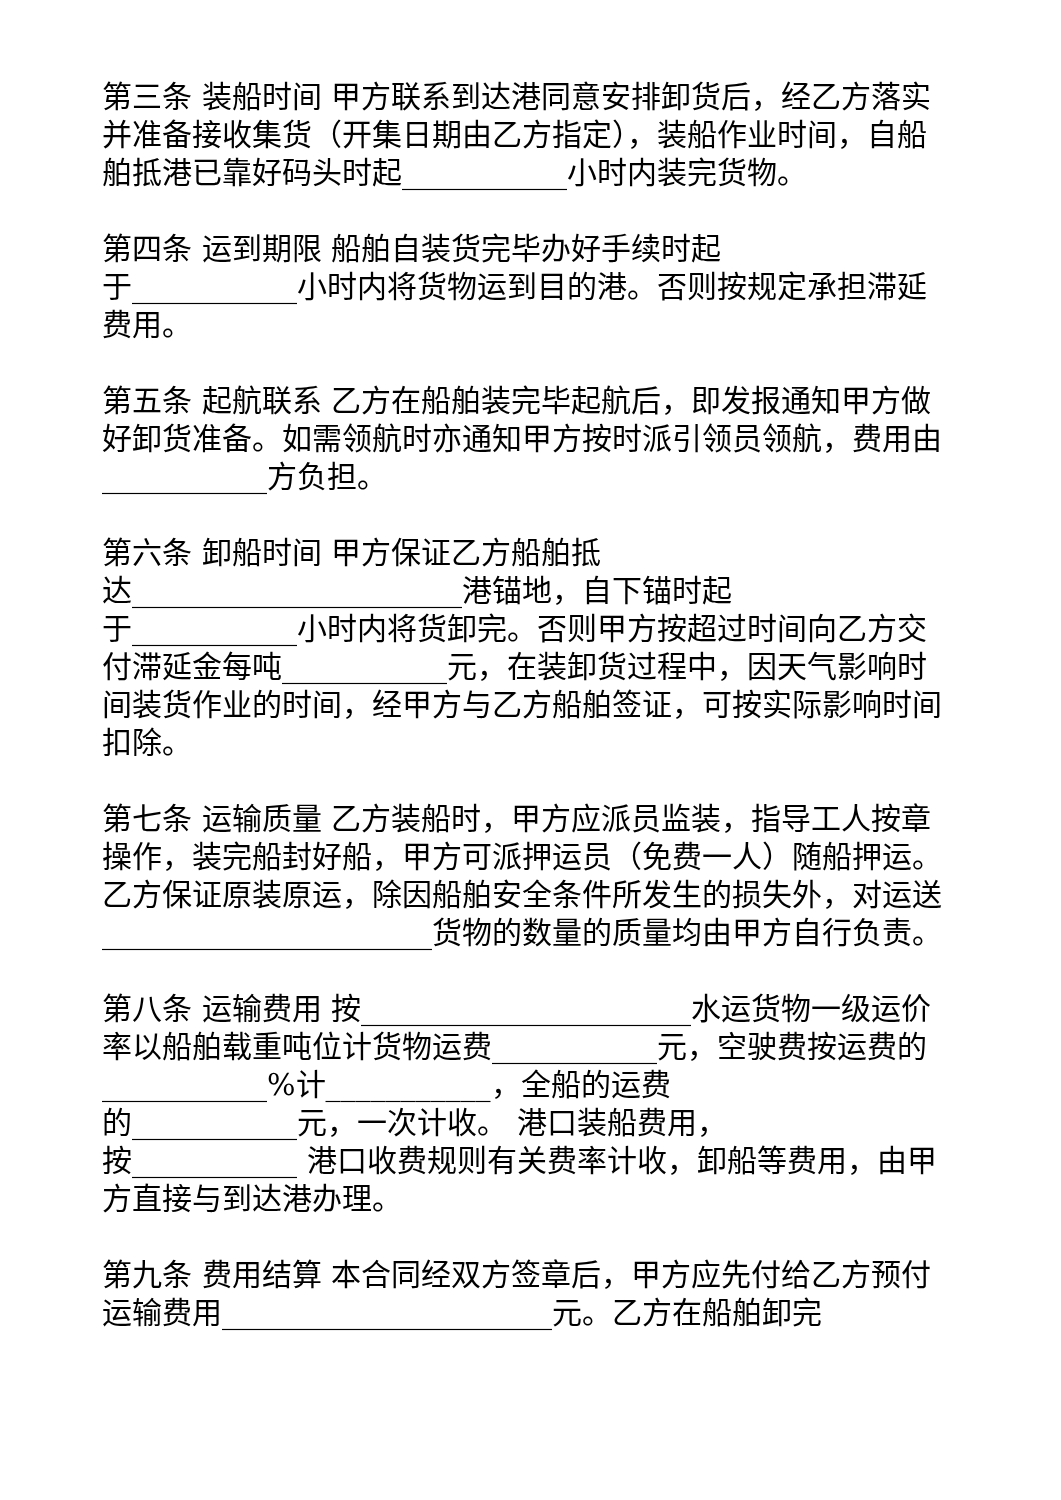第三条 装船时间 甲方联系到达港同意安排卸货后，经乙方落实并准备接收集货（开集日期由乙方指定），装船作业时间，自船舶抵港已靠好码头时起___________小时内装完货物。
第四条 运到期限 船舶自装货完毕办好手续时起
于___________小时内将货物运到目的港。否则按规定承担滞延费用。
第五条 起航联系 乙方在船舶装完毕起航后，即发报通知甲方做好卸货准备。如需领航时亦通知甲方按时派引领员领航，费用由___________方负担。
第六条 卸船时间 甲方保证乙方船舶抵
达______________________港锚地，自下锚时起
于___________小时内将货卸完。否则甲方按超过时间向乙方交付滞延金每吨___________元，在装卸货过程中，因天气影响时间装货作业的时间，经甲方与乙方船舶签证，可按实际影响时间扣除。
第七条 运输质量 乙方装船时，甲方应派员监装，指导工人按章操作，装完船封好船，甲方可派押运员（免费一人）随船押运。乙方保证原装原运，除因船舶安全条件所发生的损失外，对运送______________________货物的数量的质量均由甲方自行负责。
第八条 运输费用 按______________________水运货物一级运价率以船舶载重吨位计货物运费___________元，空驶费按运费的___________%计___________，全船的运费
的___________元，一次计收。 港口装船费用，
按___________ 港口收费规则有关费率计收，卸船等费用，由甲方直接与到达港办理。
第九条 费用结算 本合同经双方签章后，甲方应先付给乙方预付运输费用______________________元。乙方在船舶卸完